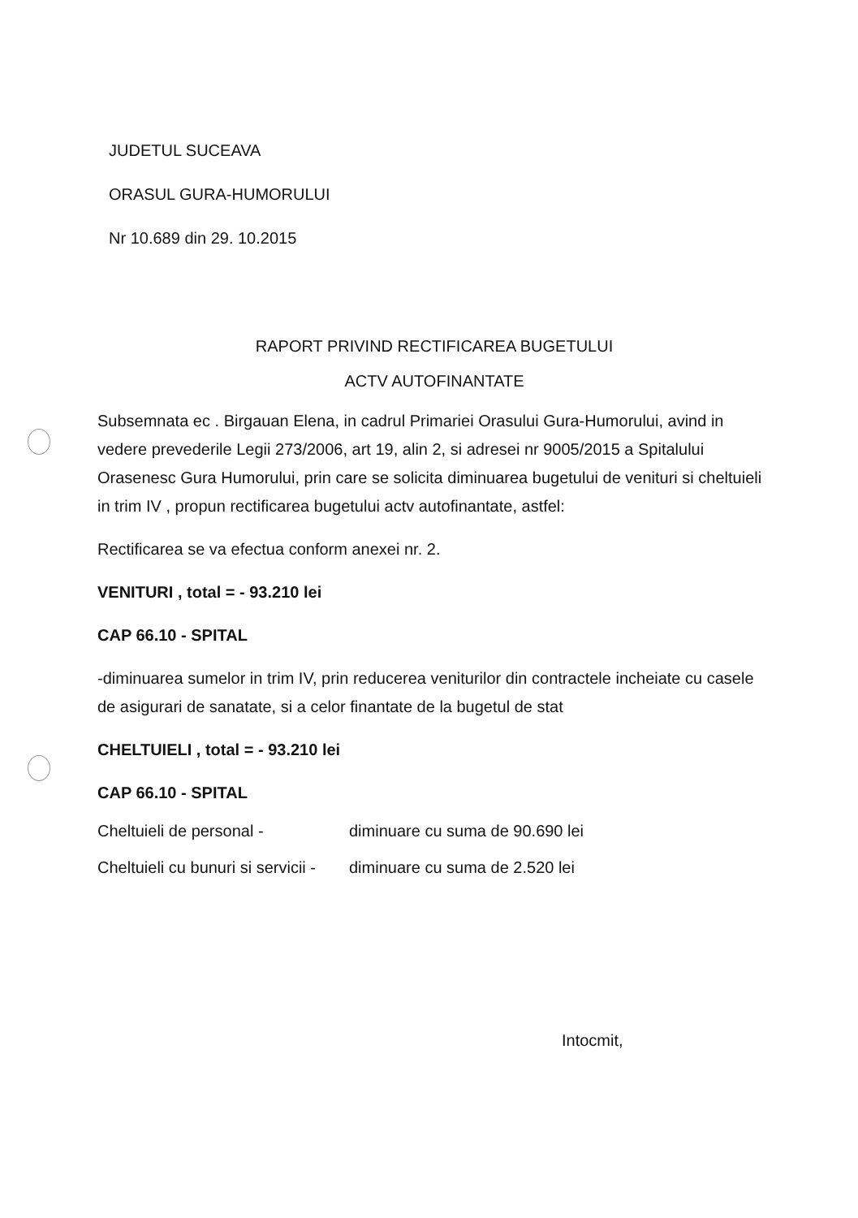JUDETUL SUCEAVA
ORASUL GURA-HUMORULUI
Nr 10.689 din 29. 10.2015
RAPORT PRIVIND RECTIFICAREA BUGETULUI
ACTV AUTOFINANTATE
Subsemnata ec . Birgauan Elena, in cadrul Primariei Orasului Gura-Humorului, avind in vedere prevederile Legii 273/2006, art 19, alin 2, si adresei nr 9005/2015 a Spitalului Orasenesc Gura Humorului, prin care se solicita diminuarea bugetului de venituri si cheltuieli in trim IV , propun rectificarea bugetului actv autofinantate, astfel:
Rectificarea se va efectua conform anexei nr. 2.
VENITURI , total = - 93.210 lei
CAP 66.10 - SPITAL
-diminuarea sumelor in trim IV, prin reducerea veniturilor din contractele incheiate cu casele de asigurari de sanatate, si a celor finantate de la bugetul de stat
CHELTUIELI , total = - 93.210 lei
CAP 66.10 - SPITAL
Cheltuieli de personal - diminuare cu suma de 90.690 lei
Cheltuieli cu bunuri si servicii - diminuare cu suma de 2.520 lei
Intocmit,